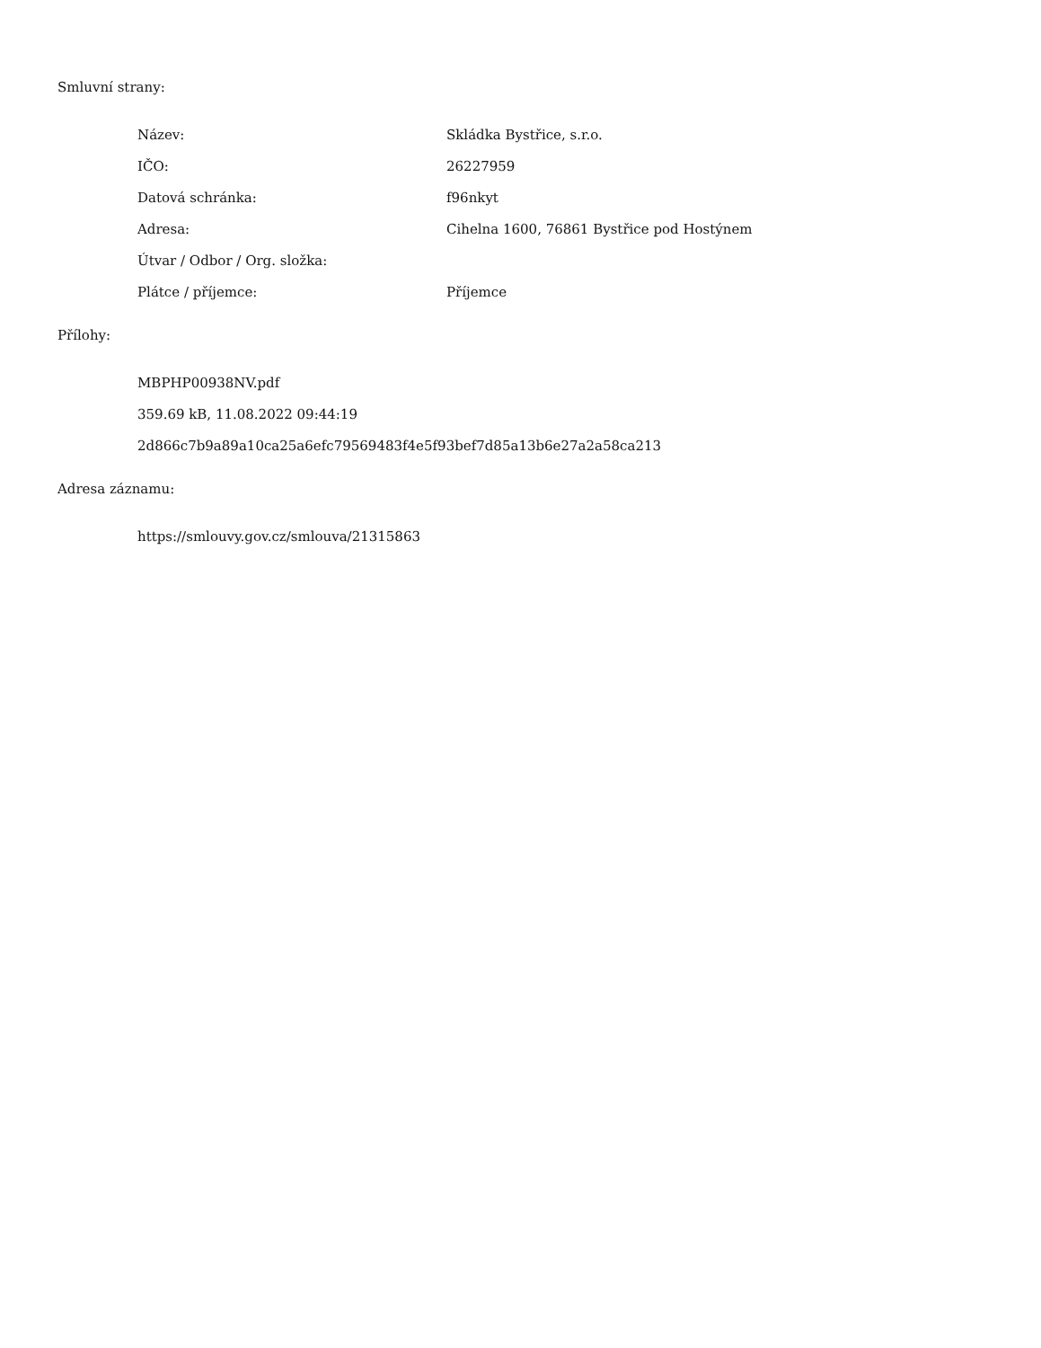Smluvní strany:
| Název: | Skládka Bystřice, s.r.o. |
| IČO: | 26227959 |
| Datová schránka: | f96nkyt |
| Adresa: | Cihelna 1600, 76861 Bystřice pod Hostýnem |
| Útvar / Odbor / Org. složka: | |
| Plátce / příjemce: | Příjemce |
Přílohy:
| MBPHP00938NV.pdf |
| 359.69 kB, 11.08.2022 09:44:19 |
| 2d866c7b9a89a10ca25a6efc79569483f4e5f93bef7d85a13b6e27a2a58ca213 |
Adresa záznamu:
| https://smlouvy.gov.cz/smlouva/21315863 |